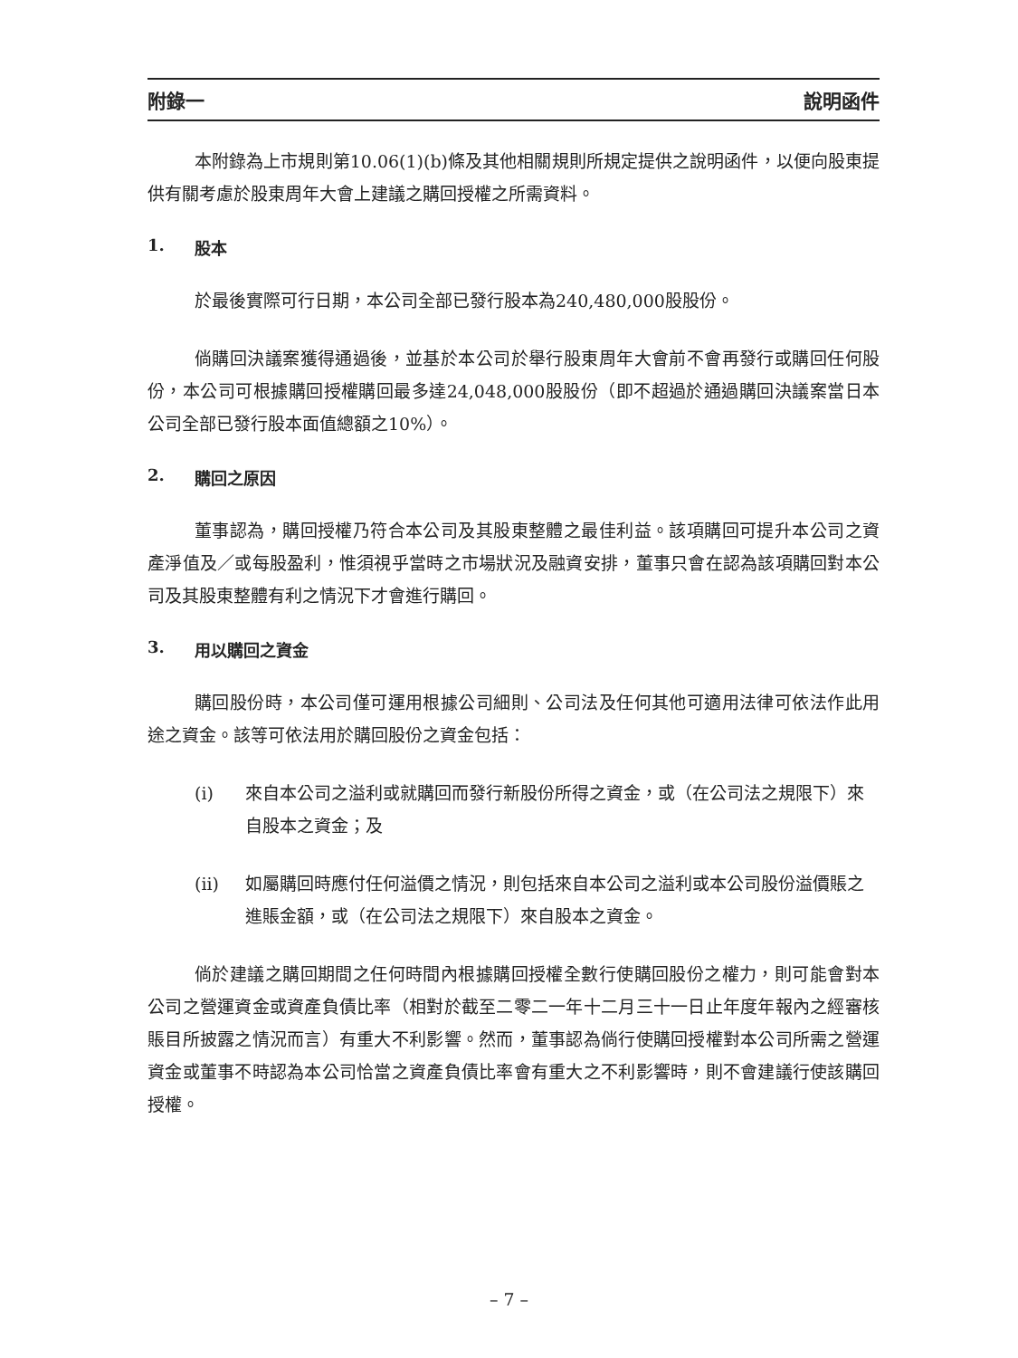附錄一 說明函件
本附錄為上市規則第10.06(1)(b)條及其他相關規則所規定提供之說明函件，以便向股東提供有關考慮於股東周年大會上建議之購回授權之所需資料。
1. 股本
於最後實際可行日期，本公司全部已發行股本為240,480,000股股份。
倘購回決議案獲得通過後，並基於本公司於舉行股東周年大會前不會再發行或購回任何股份，本公司可根據購回授權購回最多達24,048,000股股份（即不超過於通過購回決議案當日本公司全部已發行股本面值總額之10%）。
2. 購回之原因
董事認為，購回授權乃符合本公司及其股東整體之最佳利益。該項購回可提升本公司之資產淨值及／或每股盈利，惟須視乎當時之市場狀況及融資安排，董事只會在認為該項購回對本公司及其股東整體有利之情況下才會進行購回。
3. 用以購回之資金
購回股份時，本公司僅可運用根據公司細則、公司法及任何其他可適用法律可依法作此用途之資金。該等可依法用於購回股份之資金包括：
(i) 來自本公司之溢利或就購回而發行新股份所得之資金，或（在公司法之規限下）來自股本之資金；及
(ii) 如屬購回時應付任何溢價之情況，則包括來自本公司之溢利或本公司股份溢價賬之進賬金額，或（在公司法之規限下）來自股本之資金。
倘於建議之購回期間之任何時間內根據購回授權全數行使購回股份之權力，則可能會對本公司之營運資金或資產負債比率（相對於截至二零二一年十二月三十一日止年度年報內之經審核賬目所披露之情況而言）有重大不利影響。然而，董事認為倘行使購回授權對本公司所需之營運資金或董事不時認為本公司恰當之資產負債比率會有重大之不利影響時，則不會建議行使該購回授權。
– 7 –